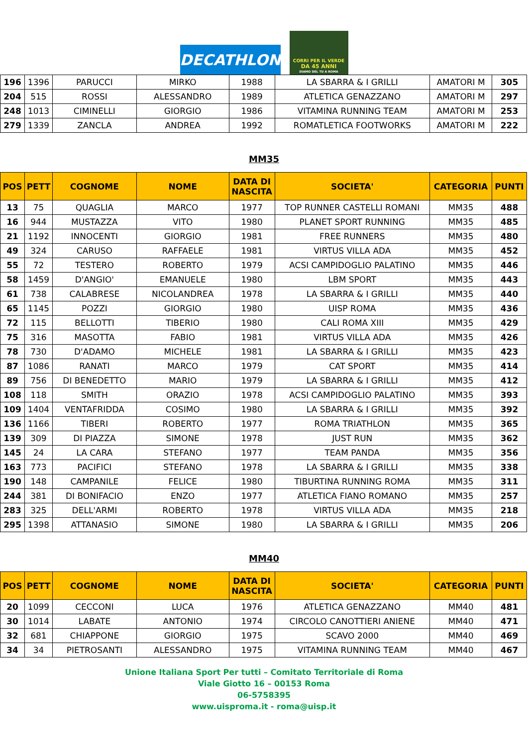DECATHLON
CORRI PER IL VERDE
DA 45 ANNI
DIAMO DEL TU A ROMA
| 196 | 1396 | PARUCCI | MIRKO | 1988 | LA SBARRA & I GRILLI | AMATORI M | 305 |
| 204 | 515 | ROSSI | ALESSANDRO | 1989 | ATLETICA GENAZZANO | AMATORI M | 297 |
| 248 | 1013 | CIMINELLI | GIORGIO | 1986 | VITAMINA RUNNING TEAM | AMATORI M | 253 |
| 279 | 1339 | ZANCLA | ANDREA | 1992 | ROMATLETICA FOOTWORKS | AMATORI M | 222 |
MM35
| POS | PETT | COGNOME | NOME | DATA DI NASCITA | SOCIETA' | CATEGORIA | PUNTI |
| --- | --- | --- | --- | --- | --- | --- | --- |
| 13 | 75 | QUAGLIA | MARCO | 1977 | TOP RUNNER CASTELLI ROMANI | MM35 | 488 |
| 16 | 944 | MUSTAZZA | VITO | 1980 | PLANET SPORT RUNNING | MM35 | 485 |
| 21 | 1192 | INNOCENTI | GIORGIO | 1981 | FREE RUNNERS | MM35 | 480 |
| 49 | 324 | CARUSO | RAFFAELE | 1981 | VIRTUS VILLA ADA | MM35 | 452 |
| 55 | 72 | TESTERO | ROBERTO | 1979 | ACSI CAMPIDOGLIO PALATINO | MM35 | 446 |
| 58 | 1459 | D'ANGIO' | EMANUELE | 1980 | LBM SPORT | MM35 | 443 |
| 61 | 738 | CALABRESE | NICOLANDREA | 1978 | LA SBARRA & I GRILLI | MM35 | 440 |
| 65 | 1145 | POZZI | GIORGIO | 1980 | UISP ROMA | MM35 | 436 |
| 72 | 115 | BELLOTTI | TIBERIO | 1980 | CALI ROMA XIII | MM35 | 429 |
| 75 | 316 | MASOTTA | FABIO | 1981 | VIRTUS VILLA ADA | MM35 | 426 |
| 78 | 730 | D'ADAMO | MICHELE | 1981 | LA SBARRA & I GRILLI | MM35 | 423 |
| 87 | 1086 | RANATI | MARCO | 1979 | CAT SPORT | MM35 | 414 |
| 89 | 756 | DI BENEDETTO | MARIO | 1979 | LA SBARRA & I GRILLI | MM35 | 412 |
| 108 | 118 | SMITH | ORAZIO | 1978 | ACSI CAMPIDOGLIO PALATINO | MM35 | 393 |
| 109 | 1404 | VENTAFRIDDA | COSIMO | 1980 | LA SBARRA & I GRILLI | MM35 | 392 |
| 136 | 1166 | TIBERI | ROBERTO | 1977 | ROMA TRIATHLON | MM35 | 365 |
| 139 | 309 | DI PIAZZA | SIMONE | 1978 | JUST RUN | MM35 | 362 |
| 145 | 24 | LA CARA | STEFANO | 1977 | TEAM PANDA | MM35 | 356 |
| 163 | 773 | PACIFICI | STEFANO | 1978 | LA SBARRA & I GRILLI | MM35 | 338 |
| 190 | 148 | CAMPANILE | FELICE | 1980 | TIBURTINA RUNNING ROMA | MM35 | 311 |
| 244 | 381 | DI BONIFACIO | ENZO | 1977 | ATLETICA FIANO ROMANO | MM35 | 257 |
| 283 | 325 | DELL'ARMI | ROBERTO | 1978 | VIRTUS VILLA ADA | MM35 | 218 |
| 295 | 1398 | ATTANASIO | SIMONE | 1980 | LA SBARRA & I GRILLI | MM35 | 206 |
MM40
| POS | PETT | COGNOME | NOME | DATA DI NASCITA | SOCIETA' | CATEGORIA | PUNTI |
| --- | --- | --- | --- | --- | --- | --- | --- |
| 20 | 1099 | CECCONI | LUCA | 1976 | ATLETICA GENAZZANO | MM40 | 481 |
| 30 | 1014 | LABATE | ANTONIO | 1974 | CIRCOLO CANOTTIERI ANIENE | MM40 | 471 |
| 32 | 681 | CHIAPPONE | GIORGIO | 1975 | SCAVO 2000 | MM40 | 469 |
| 34 | 34 | PIETROSANTI | ALESSANDRO | 1975 | VITAMINA RUNNING TEAM | MM40 | 467 |
Unione Italiana Sport Per tutti – Comitato Territoriale di Roma
Viale Giotto 16 – 00153 Roma
06-5758395
www.uisproma.it - roma@uisp.it